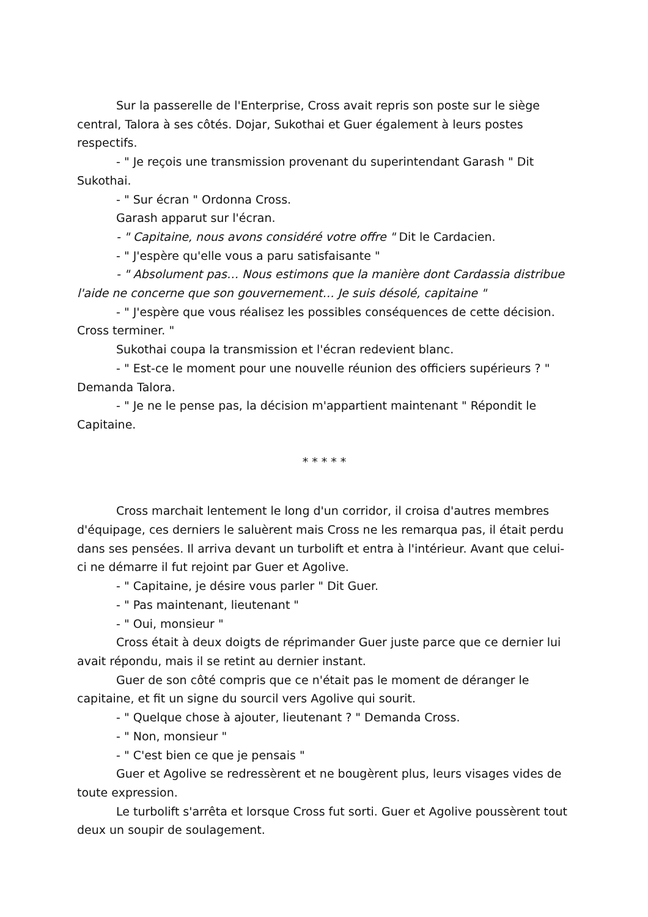Sur la passerelle de l'Enterprise, Cross avait repris son poste sur le siège central, Talora à ses côtés. Dojar, Sukothai et Guer également à leurs postes respectifs.
- " Je reçois une transmission provenant du superintendant Garash " Dit Sukothai.
- " Sur écran " Ordonna Cross.
Garash apparut sur l'écran.
- " Capitaine, nous avons considéré votre offre " Dit le Cardacien.
- " J'espère qu'elle vous a paru satisfaisante "
- " Absolument pas… Nous estimons que la manière dont Cardassia distribue l'aide ne concerne que son gouvernement… Je suis désolé, capitaine "
- " J'espère que vous réalisez les possibles conséquences de cette décision. Cross terminer. "
Sukothai coupa la transmission et l'écran redevient blanc.
- " Est-ce le moment pour une nouvelle réunion des officiers supérieurs ? " Demanda Talora.
- " Je ne le pense pas, la décision m'appartient maintenant " Répondit le Capitaine.
* * * * *
Cross marchait lentement le long d'un corridor, il croisa d'autres membres d'équipage, ces derniers le saluèrent mais Cross ne les remarqua pas, il était perdu dans ses pensées. Il arriva devant un turbolift et entra à l'intérieur. Avant que celui-ci ne démarre il fut rejoint par Guer et Agolive.
- " Capitaine, je désire vous parler " Dit Guer.
- " Pas maintenant, lieutenant "
- " Oui, monsieur "
Cross était à deux doigts de réprimander Guer juste parce que ce dernier lui avait répondu, mais il se retint au dernier instant.
Guer de son côté compris que ce n'était pas le moment de déranger le capitaine, et fit un signe du sourcil vers Agolive qui sourit.
- " Quelque chose à ajouter, lieutenant ? " Demanda Cross.
- " Non, monsieur "
- " C'est bien ce que je pensais "
Guer et Agolive se redressèrent et ne bougèrent plus, leurs visages vides de toute expression.
Le turbolift s'arrêta et lorsque Cross fut sorti. Guer et Agolive poussèrent tout deux un soupir de soulagement.